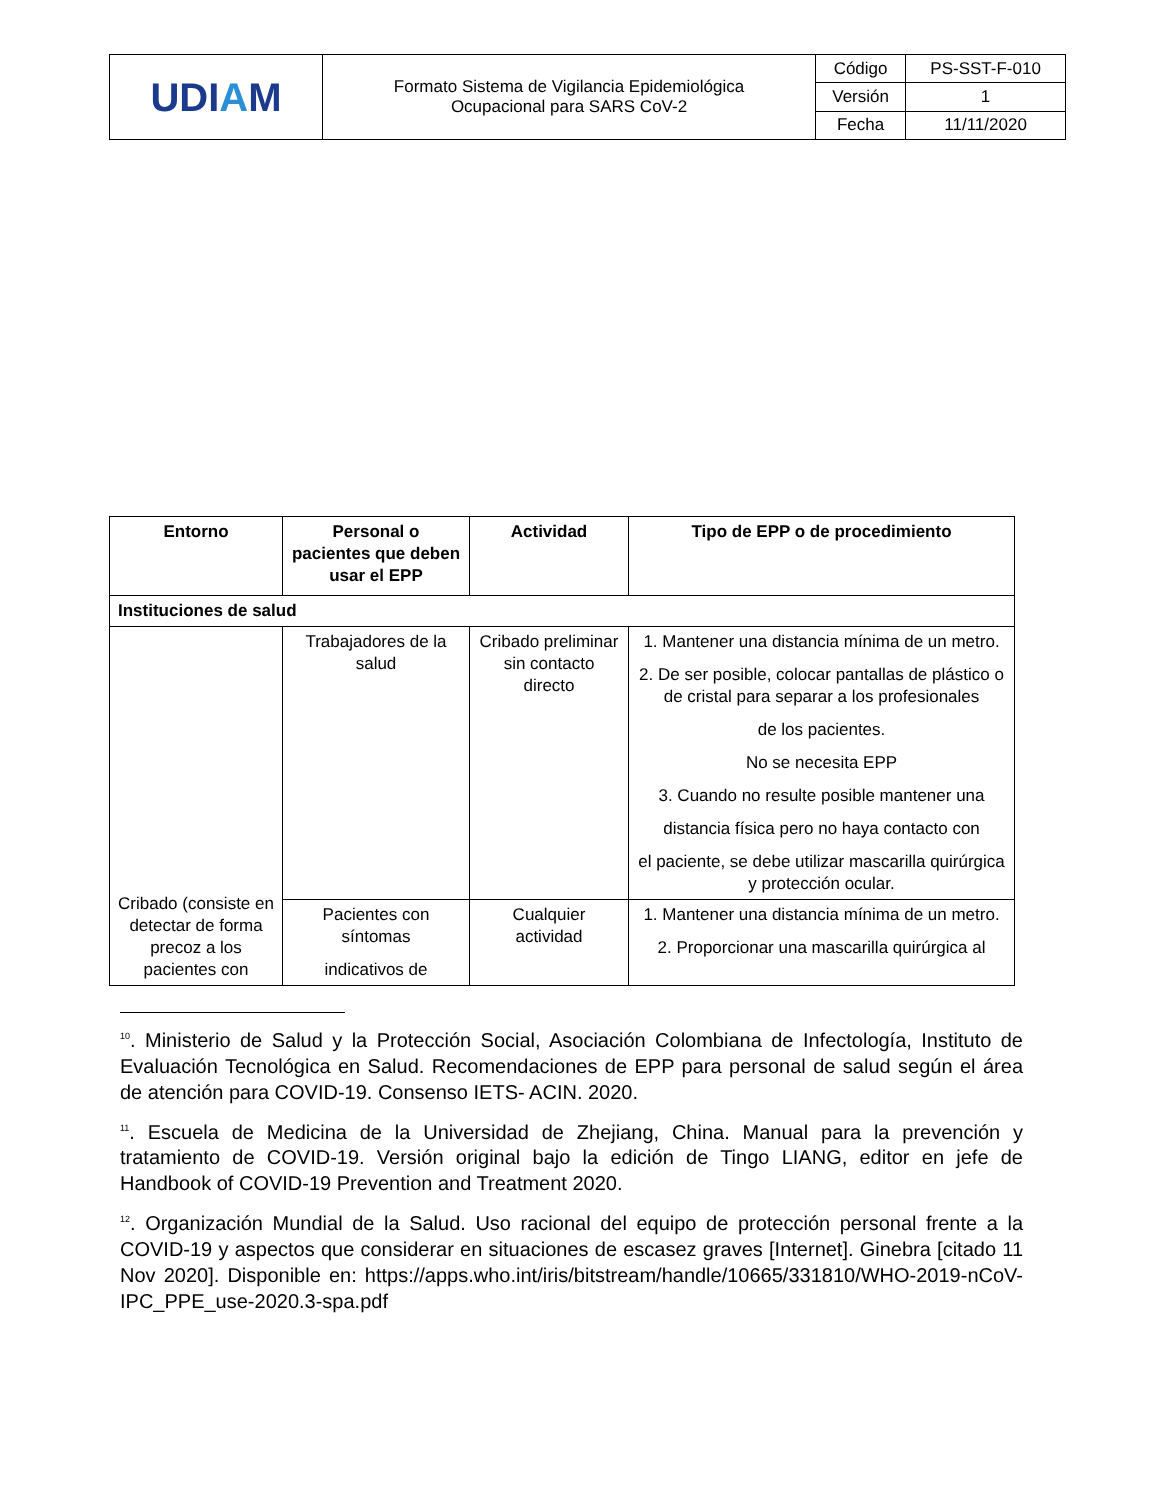| UDI A M | Formato Sistema de Vigilancia Epidemiológica Ocupacional para SARS CoV-2 | Código | PS-SST-F-010 |
| | | Versión | 1 |
| | | Fecha | 11/11/2020 |
| Entorno | Personal o pacientes que deben usar el EPP | Actividad | Tipo de EPP o de procedimiento |
| --- | --- | --- | --- |
| Instituciones de salud | | | |
| Cribado (consiste en detectar de forma precoz a los pacientes con | Trabajadores de la salud | Cribado preliminar sin contacto directo | 1. Mantener una distancia mínima de un metro. 2. De ser posible, colocar pantallas de plástico o de cristal para separar a los profesionales de los pacientes. No se necesita EPP 3. Cuando no resulte posible mantener una distancia física pero no haya contacto con el paciente, se debe utilizar mascarilla quirúrgica y protección ocular. |
| | Pacientes con síntomas indicativos de | Cualquier actividad | 1. Mantener una distancia mínima de un metro. 2. Proporcionar una mascarilla quirúrgica al |
<sup>10</sup>. Ministerio de Salud y la Protección Social, Asociación Colombiana de Infectología, Instituto de Evaluación Tecnológica en Salud. Recomendaciones de EPP para personal de salud según el área de atención para COVID-19. Consenso IETS- ACIN. 2020.
<sup>11</sup>. Escuela de Medicina de la Universidad de Zhejiang, China. Manual para la prevención y tratamiento de COVID-19. Versión original bajo la edición de Tingo LIANG, editor en jefe de Handbook of COVID-19 Prevention and Treatment 2020.
<sup>12</sup>. Organización Mundial de la Salud. Uso racional del equipo de protección personal frente a la COVID-19 y aspectos que considerar en situaciones de escasez graves [Internet]. Ginebra [citado 11 Nov 2020]. Disponible en: https://apps.who.int/iris/bitstream/handle/10665/331810/WHO-2019-nCoV-IPC_PPE_use-2020.3-spa.pdf